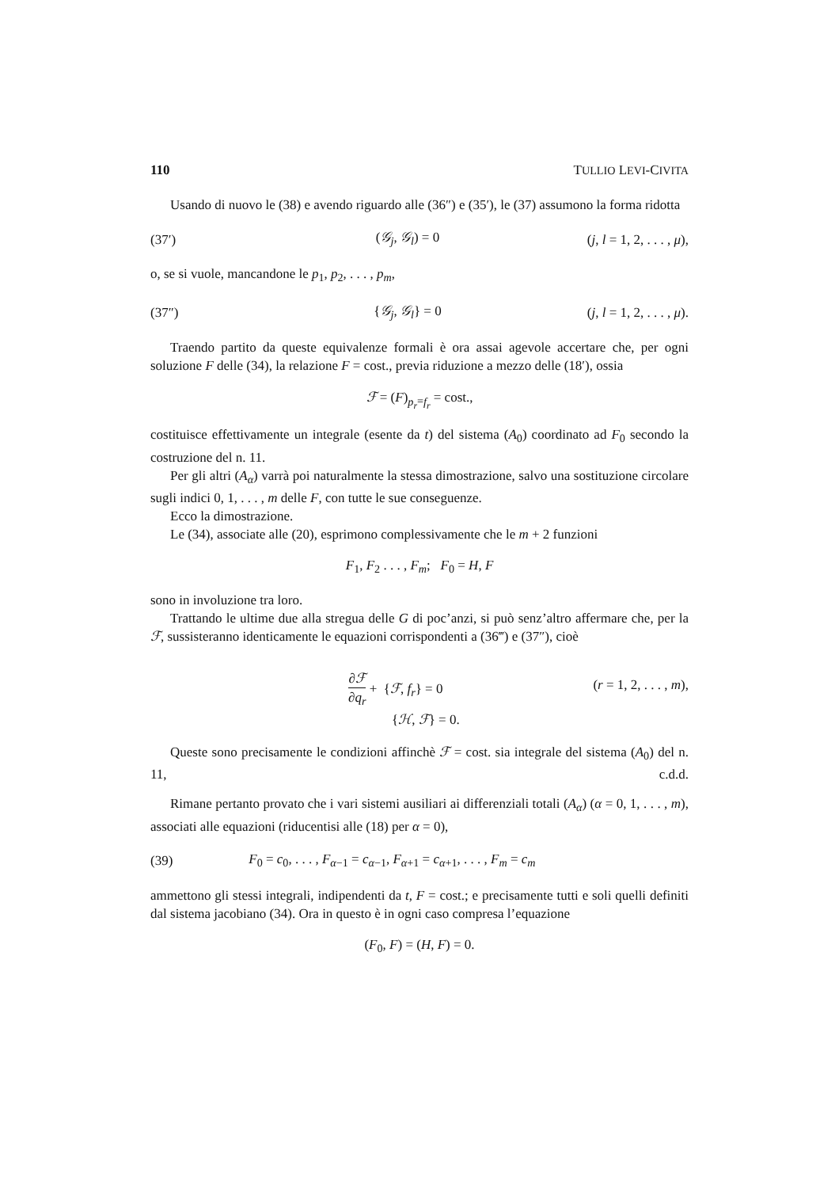110 TULLIO LEVI-CIVITA
Usando di nuovo le (38) e avendo riguardo alle (36″) e (35′), le (37) assumono la forma ridotta
(37′) (𝒢<sub>j</sub>, 𝒢<sub>l</sub>) = 0 (j, l = 1, 2, . . . , μ),
o, se si vuole, mancandone le p<sub>1</sub>, p<sub>2</sub>, . . . , p<sub>m</sub>,
(37″) {𝒢<sub>j</sub>, 𝒢<sub>l</sub>} = 0 (j, l = 1, 2, . . . , μ).
Traendo partito da queste equivalenze formali è ora assai agevole accertare che, per ogni soluzione F delle (34), la relazione F = cost., previa riduzione a mezzo delle (18′), ossia
ℱ = (F)<sub>p<sub>r</sub>=f<sub>r</sub></sub> = cost.,
costituisce effettivamente un integrale (esente da t) del sistema (A<sub>0</sub>) coordinato ad F<sub>0</sub> secondo la costruzione del n. 11.
Per gli altri (A<sub>α</sub>) varrà poi naturalmente la stessa dimostrazione, salvo una sostituzione circolare sugli indici 0, 1, . . . , m delle F, con tutte le sue conseguenze.
Ecco la dimostrazione.
Le (34), associate alle (20), esprimono complessivamente che le m + 2 funzioni
F<sub>1</sub>, F<sub>2</sub> . . . , F<sub>m</sub>; F<sub>0</sub> = H, F
sono in involuzione tra loro.
Trattando le ultime due alla stregua delle G di poc’anzi, si può senz’altro affermare che, per la ℱ, sussisteranno identicamente le equazioni corrispondenti a (36‴) e (37″), cioè
∂ℱ ∂q<sub>r</sub> + {ℱ, f<sub>r</sub>} = 0
{ℋ, ℱ} = 0. (r = 1, 2, . . . , m),
Queste sono precisamente le condizioni affinchè ℱ = cost. sia integrale del sistema (A<sub>0</sub>) del n. 11, c.d.d.
Rimane pertanto provato che i vari sistemi ausiliari ai differenziali totali (A<sub>α</sub>) (α = 0, 1, . . . , m), associati alle equazioni (riducentisi alle (18) per α = 0),
(39) F<sub>0</sub> = c<sub>0</sub>, . . . , F<sub>α−1</sub> = c<sub>α−1</sub>, F<sub>α+1</sub> = c<sub>α+1</sub>, . . . , F<sub>m</sub> = c<sub>m</sub>
ammettono gli stessi integrali, indipendenti da t, F = cost.; e precisamente tutti e soli quelli definiti dal sistema jacobiano (34). Ora in questo è in ogni caso compresa l’equazione
(F<sub>0</sub>, F) = (H, F) = 0.